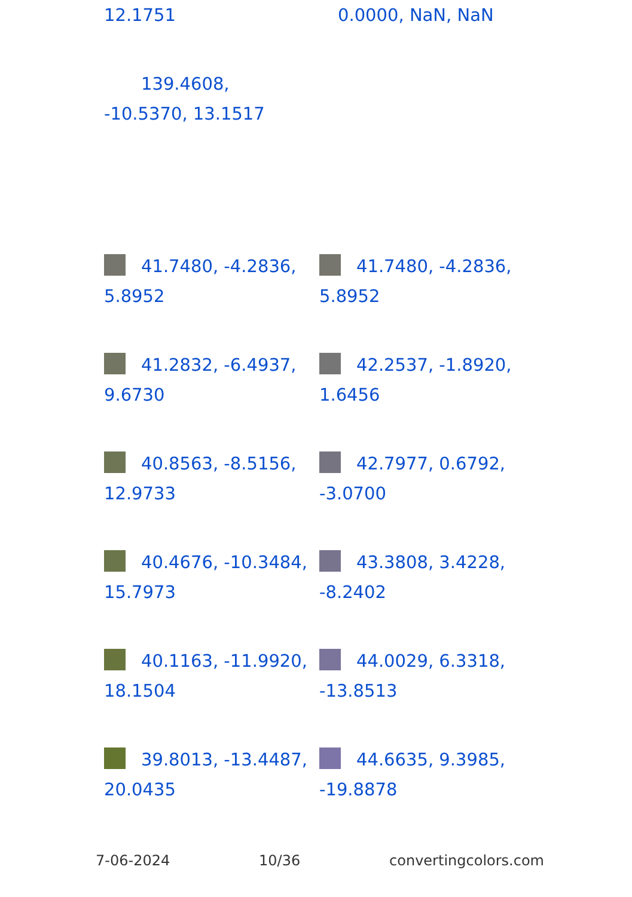12.1751 0.0000, NaN, NaN
139.4608,
-10.5370, 13.1517
41.7480, -4.2836,
5.8952
41.7480, -4.2836,
5.8952
41.2832, -6.4937,
9.6730
42.2537, -1.8920,
1.6456
40.8563, -8.5156,
12.9733
42.7977, 0.6792,
-3.0700
40.4676, -10.3484,
15.7973
43.3808, 3.4228,
-8.2402
40.1163, -11.9920,
18.1504
44.0029, 6.3318,
-13.8513
39.8013, -13.4487,
20.0435
44.6635, 9.3985,
-19.8878
7-06-2024 10/36 convertingcolors.com